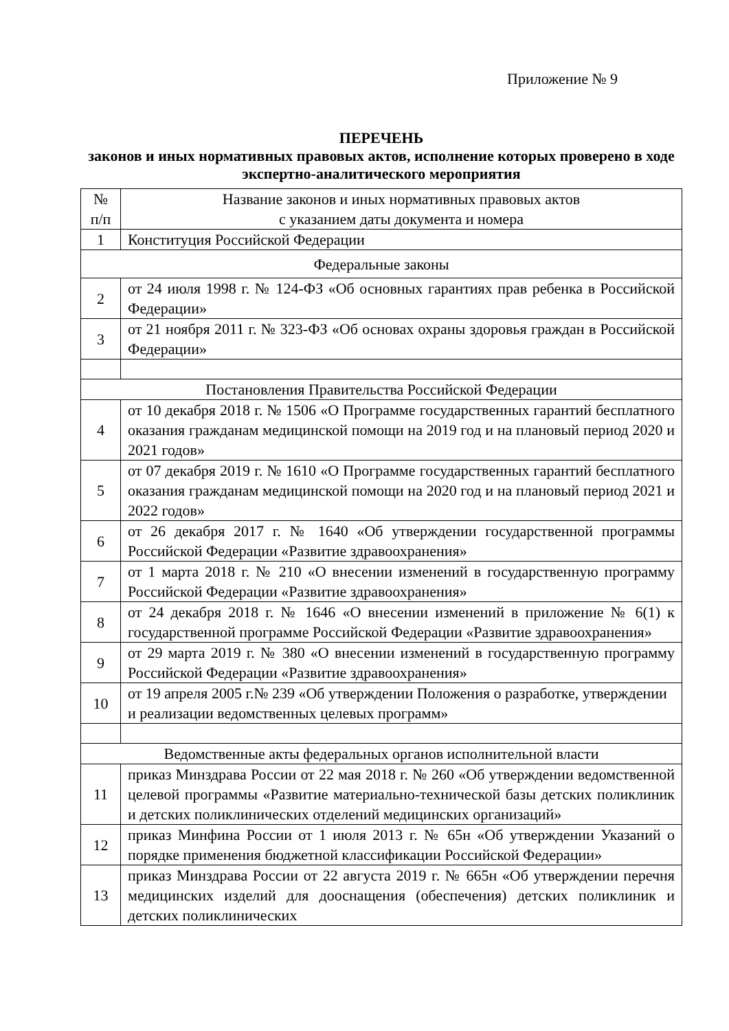Приложение № 9
ПЕРЕЧЕНЬ
законов и иных нормативных правовых актов, исполнение которых проверено в ходе экспертно-аналитического мероприятия
| № п/п | Название законов и иных нормативных правовых актов с указанием даты документа и номера |
| 1 | Конституция Российской Федерации |
| Федеральные законы | |
| 2 | от 24 июля 1998 г. № 124-ФЗ «Об основных гарантиях прав ребенка в Российской Федерации» |
| 3 | от 21 ноября 2011 г. № 323-ФЗ «Об основах охраны здоровья граждан в Российской Федерации» |
| Постановления Правительства Российской Федерации | |
| 4 | от 10 декабря 2018 г. № 1506 «О Программе государственных гарантий бесплатного оказания гражданам медицинской помощи на 2019 год и на плановый период 2020 и 2021 годов» |
| 5 | от 07 декабря 2019 г. № 1610 «О Программе государственных гарантий бесплатного оказания гражданам медицинской помощи на 2020 год и на плановый период 2021 и 2022 годов» |
| 6 | от 26 декабря 2017 г. № 1640 «Об утверждении государственной программы Российской Федерации «Развитие здравоохранения» |
| 7 | от 1 марта 2018 г. № 210 «О внесении изменений в государственную программу Российской Федерации «Развитие здравоохранения» |
| 8 | от 24 декабря 2018 г. № 1646 «О внесении изменений в приложение № 6(1) к государственной программе Российской Федерации «Развитие здравоохранения» |
| 9 | от 29 марта 2019 г. № 380 «О внесении изменений в государственную программу Российской Федерации «Развитие здравоохранения» |
| 10 | от 19 апреля 2005 г.№ 239 «Об утверждении Положения о разработке, утверждении и реализации ведомственных целевых программ» |
| Ведомственные акты федеральных органов исполнительной власти | |
| 11 | приказ Минздрава России от 22 мая 2018 г. № 260 «Об утверждении ведомственной целевой программы «Развитие материально-технической базы детских поликлиник и детских поликлинических отделений медицинских организаций» |
| 12 | приказ Минфина России от 1 июля 2013 г. № 65н «Об утверждении Указаний о порядке применения бюджетной классификации Российской Федерации» |
| 13 | приказ Минздрава России от 22 августа 2019 г. № 665н «Об утверждении перечня медицинских изделий для дооснащения (обеспечения) детских поликлиник и детских поликлинических |